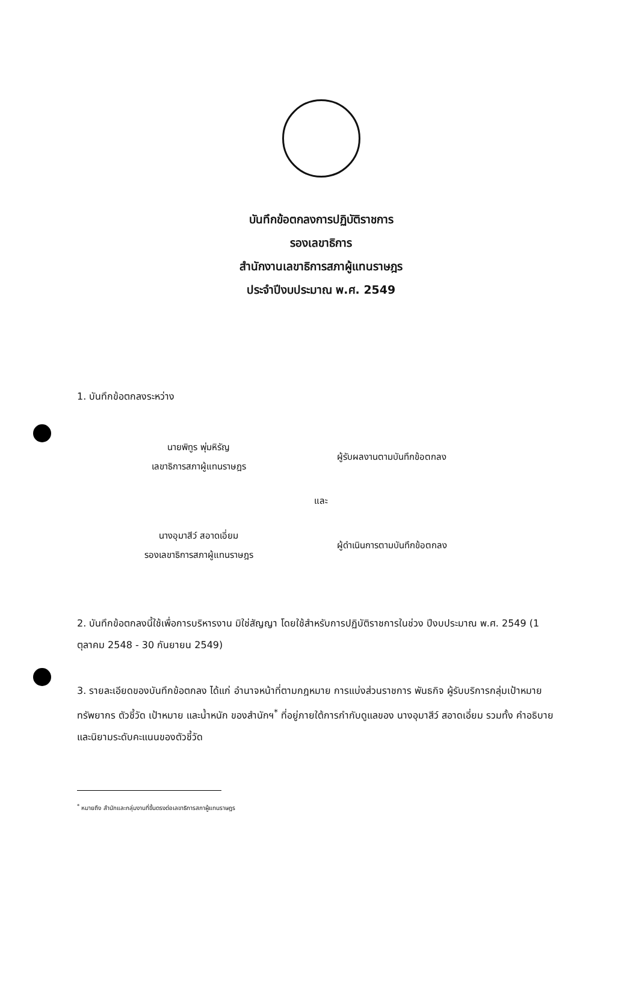บันทึกข้อตกลงการปฏิบัติราชการ
รองเลขาธิการ
สำนักงานเลขาธิการสภาผู้แทนราษฎร
ประจำปีงบประมาณ พ.ศ. 2549
1. บันทึกข้อตกลงระหว่าง
นายพิทูร พุ่มหิรัญ
เลขาธิการสภาผู้แทนราษฎร
ผู้รับผลงานตามบันทึกข้อตกลง
และ
นางอุมาสีว์ สอาดเอี่ยม
รองเลขาธิการสภาผู้แทนราษฎร
ผู้ดำเนินการตามบันทึกข้อตกลง
2. บันทึกข้อตกลงนี้ใช้เพื่อการบริหารงาน มิใช่สัญญา โดยใช้สำหรับการปฏิบัติราชการในช่วง ปีงบประมาณ พ.ศ. 2549 (1 ตุลาคม 2548 - 30 กันยายน 2549)
3. รายละเอียดของบันทึกข้อตกลง ได้แก่ อำนาจหน้าที่ตามกฎหมาย การแบ่งส่วนราชการ พันธกิจ ผู้รับบริการกลุ่มเป้าหมาย ทรัพยากร ตัวชี้วัด เป้าหมาย และน้ำหนัก ของสำนักฯ<sup>*</sup> ที่อยู่ภายใต้การกำกับดูแลของ นางอุมาสีว์ สอาดเอี่ยม รวมทั้ง คำอธิบายและนิยามระดับคะแนนของตัวชี้วัด
<sup>*</sup> หมายถึง สำนักและกลุ่มงานที่ขึ้นตรงต่อเลขาธิการสภาผู้แทนราษฎร